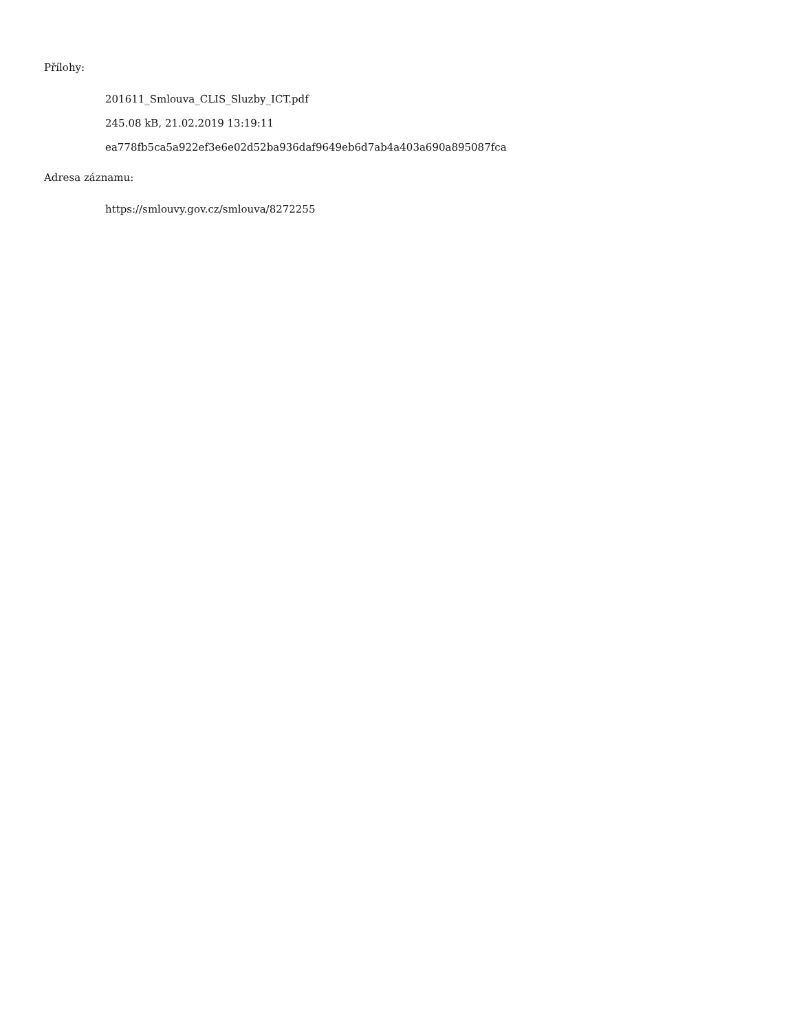Přílohy:
201611_Smlouva_CLIS_Sluzby_ICT.pdf
245.08 kB, 21.02.2019 13:19:11
ea778fb5ca5a922ef3e6e02d52ba936daf9649eb6d7ab4a403a690a895087fca
Adresa záznamu:
https://smlouvy.gov.cz/smlouva/8272255